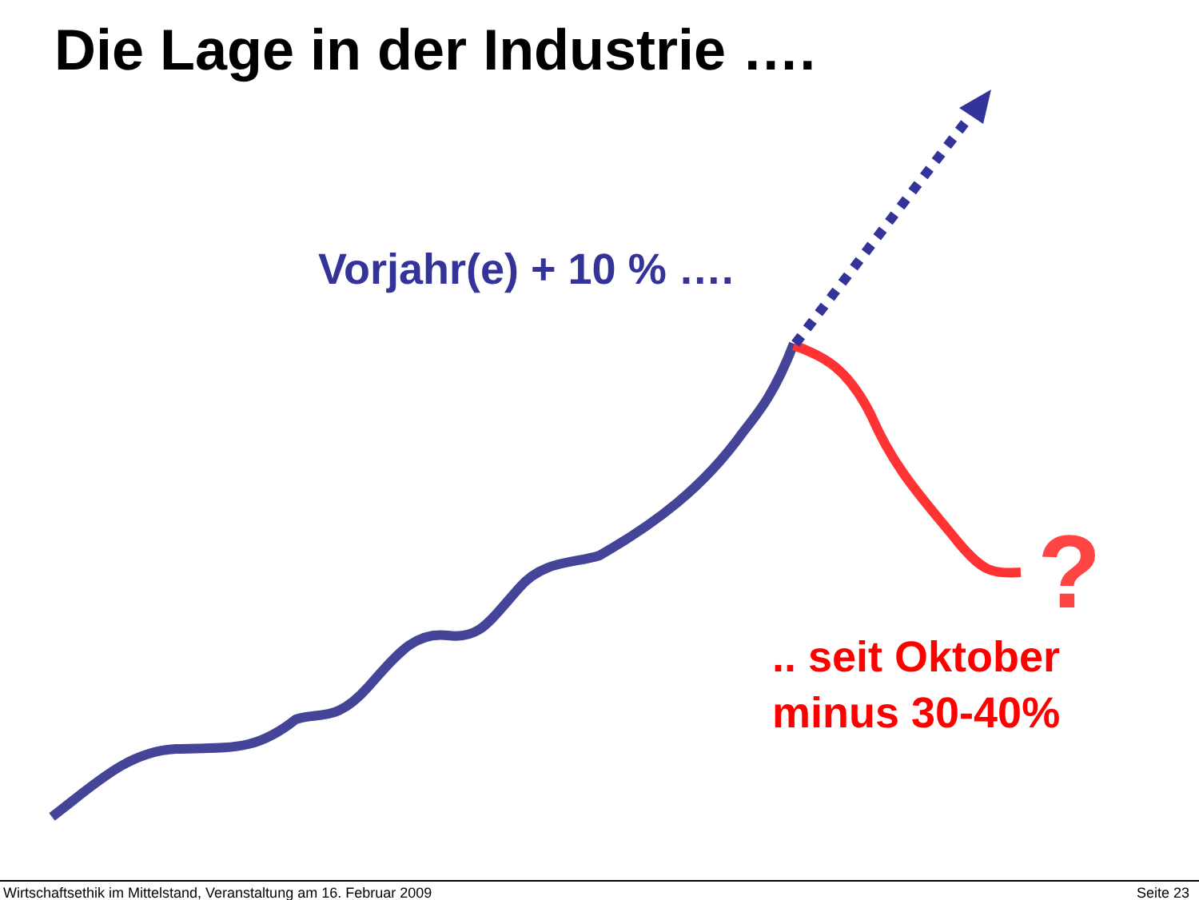Die Lage in der Industrie ….
Vorjahr(e) + 10 % ….
?
.. seit Oktober
minus 30-40%
Wirtschaftsethik im Mittelstand, Veranstaltung am 16. Februar 2009 Seite 23